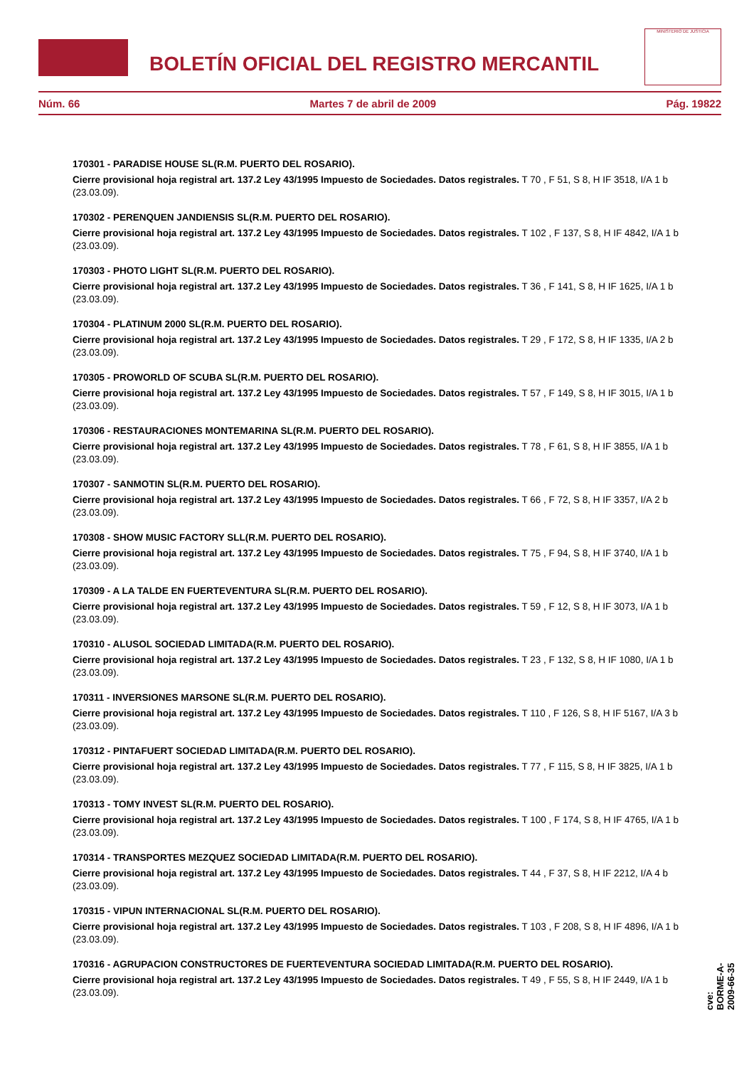BOLETÍN OFICIAL DEL REGISTRO MERCANTIL
MINISTERIO DE JUSTICIA
Núm. 66 Martes 7 de abril de 2009 Pág. 19822
170301 - PARADISE HOUSE SL(R.M. PUERTO DEL ROSARIO).
Cierre provisional hoja registral art. 137.2 Ley 43/1995 Impuesto de Sociedades. Datos registrales. T 70 , F 51, S 8, H IF 3518, I/A 1 b (23.03.09).
170302 - PERENQUEN JANDIENSIS SL(R.M. PUERTO DEL ROSARIO).
Cierre provisional hoja registral art. 137.2 Ley 43/1995 Impuesto de Sociedades. Datos registrales. T 102 , F 137, S 8, H IF 4842, I/A 1 b (23.03.09).
170303 - PHOTO LIGHT SL(R.M. PUERTO DEL ROSARIO).
Cierre provisional hoja registral art. 137.2 Ley 43/1995 Impuesto de Sociedades. Datos registrales. T 36 , F 141, S 8, H IF 1625, I/A 1 b (23.03.09).
170304 - PLATINUM 2000 SL(R.M. PUERTO DEL ROSARIO).
Cierre provisional hoja registral art. 137.2 Ley 43/1995 Impuesto de Sociedades. Datos registrales. T 29 , F 172, S 8, H IF 1335, I/A 2 b (23.03.09).
170305 - PROWORLD OF SCUBA SL(R.M. PUERTO DEL ROSARIO).
Cierre provisional hoja registral art. 137.2 Ley 43/1995 Impuesto de Sociedades. Datos registrales. T 57 , F 149, S 8, H IF 3015, I/A 1 b (23.03.09).
170306 - RESTAURACIONES MONTEMARINA SL(R.M. PUERTO DEL ROSARIO).
Cierre provisional hoja registral art. 137.2 Ley 43/1995 Impuesto de Sociedades. Datos registrales. T 78 , F 61, S 8, H IF 3855, I/A 1 b (23.03.09).
170307 - SANMOTIN SL(R.M. PUERTO DEL ROSARIO).
Cierre provisional hoja registral art. 137.2 Ley 43/1995 Impuesto de Sociedades. Datos registrales. T 66 , F 72, S 8, H IF 3357, I/A 2 b (23.03.09).
170308 - SHOW MUSIC FACTORY SLL(R.M. PUERTO DEL ROSARIO).
Cierre provisional hoja registral art. 137.2 Ley 43/1995 Impuesto de Sociedades. Datos registrales. T 75 , F 94, S 8, H IF 3740, I/A 1 b (23.03.09).
170309 - A LA TALDE EN FUERTEVENTURA SL(R.M. PUERTO DEL ROSARIO).
Cierre provisional hoja registral art. 137.2 Ley 43/1995 Impuesto de Sociedades. Datos registrales. T 59 , F 12, S 8, H IF 3073, I/A 1 b (23.03.09).
170310 - ALUSOL SOCIEDAD LIMITADA(R.M. PUERTO DEL ROSARIO).
Cierre provisional hoja registral art. 137.2 Ley 43/1995 Impuesto de Sociedades. Datos registrales. T 23 , F 132, S 8, H IF 1080, I/A 1 b (23.03.09).
170311 - INVERSIONES MARSONE SL(R.M. PUERTO DEL ROSARIO).
Cierre provisional hoja registral art. 137.2 Ley 43/1995 Impuesto de Sociedades. Datos registrales. T 110 , F 126, S 8, H IF 5167, I/A 3 b (23.03.09).
170312 - PINTAFUERT SOCIEDAD LIMITADA(R.M. PUERTO DEL ROSARIO).
Cierre provisional hoja registral art. 137.2 Ley 43/1995 Impuesto de Sociedades. Datos registrales. T 77 , F 115, S 8, H IF 3825, I/A 1 b (23.03.09).
170313 - TOMY INVEST SL(R.M. PUERTO DEL ROSARIO).
Cierre provisional hoja registral art. 137.2 Ley 43/1995 Impuesto de Sociedades. Datos registrales. T 100 , F 174, S 8, H IF 4765, I/A 1 b (23.03.09).
170314 - TRANSPORTES MEZQUEZ SOCIEDAD LIMITADA(R.M. PUERTO DEL ROSARIO).
Cierre provisional hoja registral art. 137.2 Ley 43/1995 Impuesto de Sociedades. Datos registrales. T 44 , F 37, S 8, H IF 2212, I/A 4 b (23.03.09).
170315 - VIPUN INTERNACIONAL SL(R.M. PUERTO DEL ROSARIO).
Cierre provisional hoja registral art. 137.2 Ley 43/1995 Impuesto de Sociedades. Datos registrales. T 103 , F 208, S 8, H IF 4896, I/A 1 b (23.03.09).
170316 - AGRUPACION CONSTRUCTORES DE FUERTEVENTURA SOCIEDAD LIMITADA(R.M. PUERTO DEL ROSARIO).
Cierre provisional hoja registral art. 137.2 Ley 43/1995 Impuesto de Sociedades. Datos registrales. T 49 , F 55, S 8, H IF 2449, I/A 1 b (23.03.09).
cve: BORME-A-2009-66-35